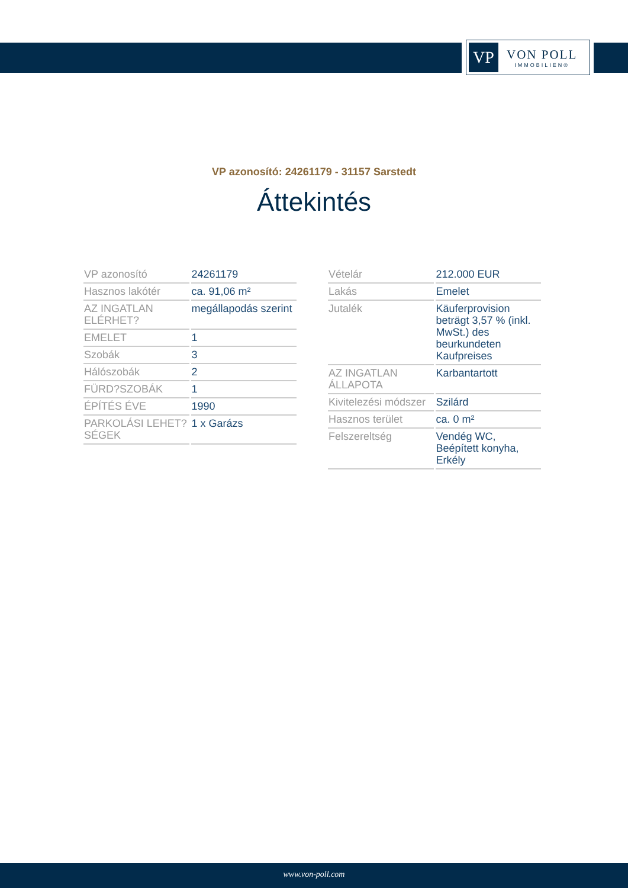VP
VON POLL
IMMOBILIEN®
VP azonosító: 24261179 - 31157 Sarstedt
Áttekintés
| VP azonosító | 24261179 |
| Hasznos lakótér | ca. 91,06 m² |
| AZ INGATLAN ELÉRHET? | megállapodás szerint |
| EMELET | 1 |
| Szobák | 3 |
| Hálószobák | 2 |
| FÜRD?SZOBÁK | 1 |
| ÉPÍTÉS ÉVE | 1990 |
| PARKOLÁSI LEHET?SÉGEK | 1 x Garázs |
| Vételár | 212.000 EUR |
| Lakás | Emelet |
| Jutalék | Käuferprovision beträgt 3,57 % (inkl. MwSt.) des beurkundeten Kaufpreises |
| AZ INGATLAN ÁLLAPOTA | Karbantartott |
| Kivitelezési módszer | Szilárd |
| Hasznos terület | ca. 0 m² |
| Felszereltség | Vendég WC, Beépített konyha, Erkély |
www.von-poll.com